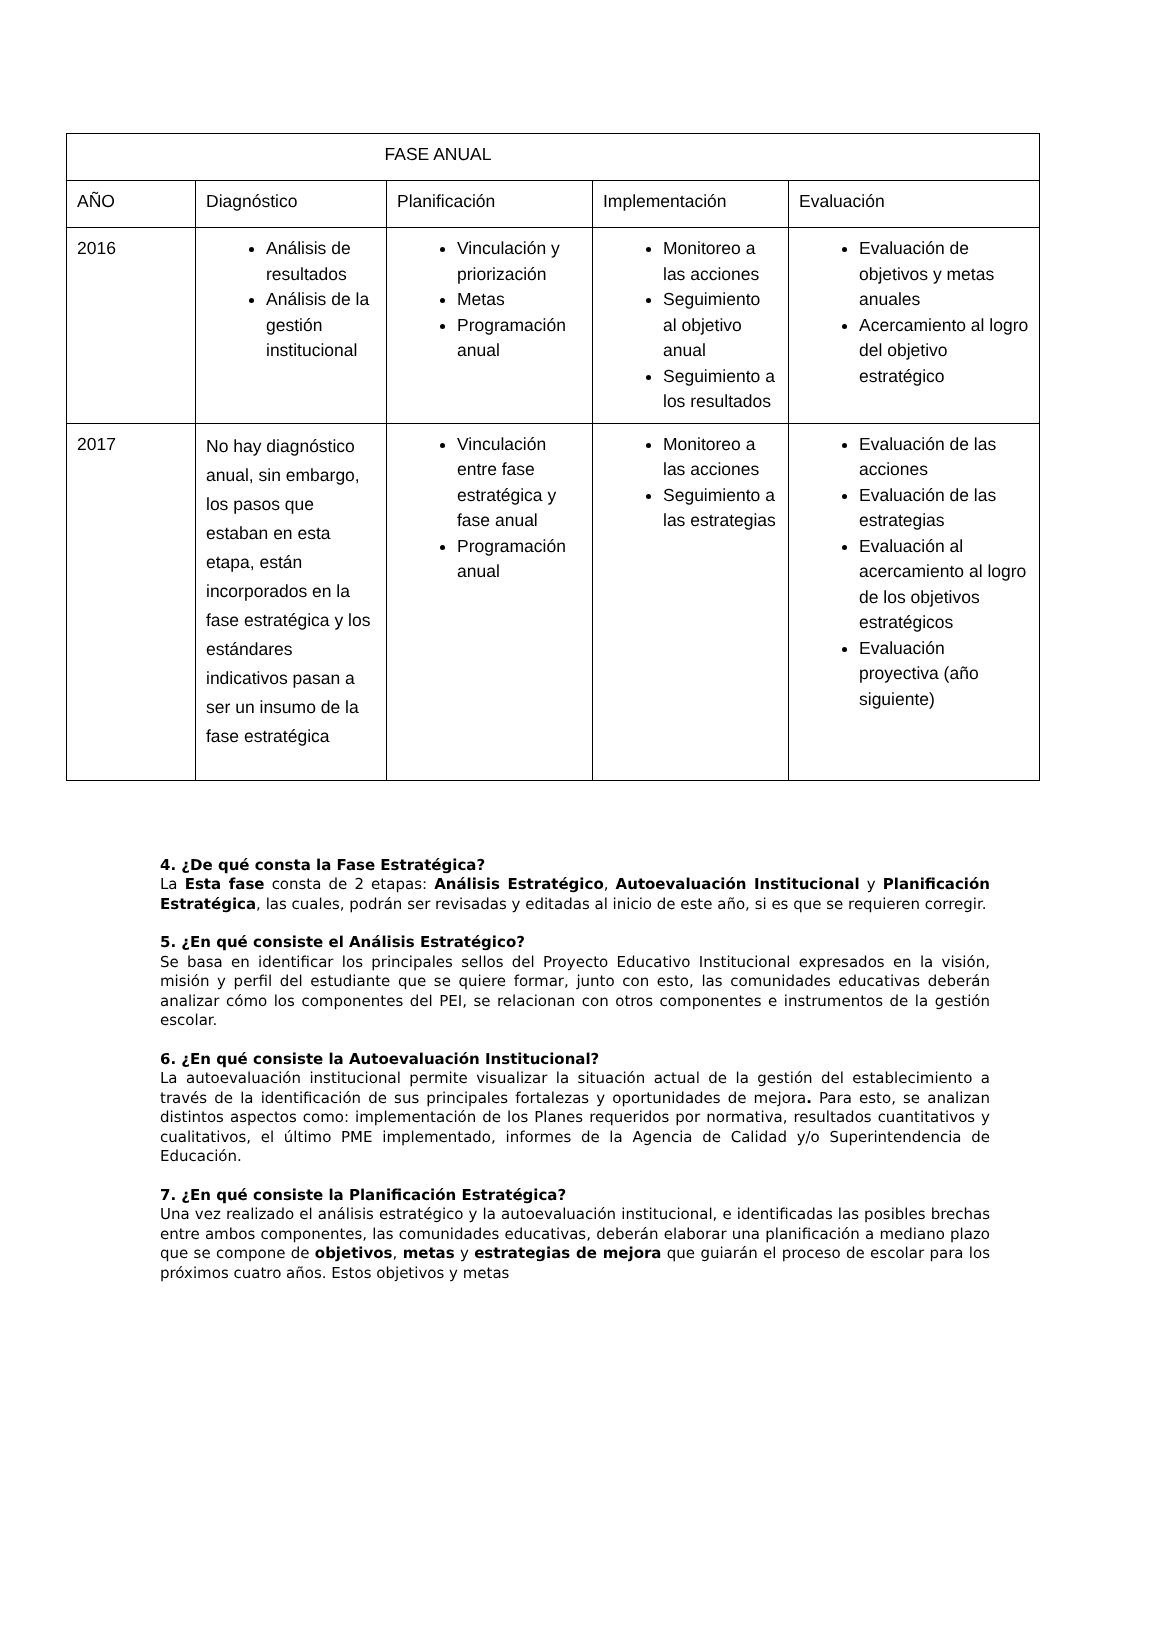| FASE ANUAL | | | | |
| AÑO | Diagnóstico | Planificación | Implementación | Evaluación |
| 2016 | Análisis de resultados Análisis de la gestión institucional | Vinculación y priorización Metas Programación anual | Monitoreo a las acciones Seguimiento al objetivo anual Seguimiento a los resultados | Evaluación de objetivos y metas anuales Acercamiento al logro del objetivo estratégico |
| 2017 | No hay diagnóstico anual, sin embargo, los pasos que estaban en esta etapa, están incorporados en la fase estratégica y los estándares indicativos pasan a ser un insumo de la fase estratégica | Vinculación entre fase estratégica y fase anual Programación anual | Monitoreo a las acciones Seguimiento a las estrategias | Evaluación de las acciones Evaluación de las estrategias Evaluación al acercamiento al logro de los objetivos estratégicos Evaluación proyectiva (año siguiente) |
4. ¿De qué consta la Fase Estratégica?
La Esta fase consta de 2 etapas: Análisis Estratégico, Autoevaluación Institucional y Planificación Estratégica, las cuales, podrán ser revisadas y editadas al inicio de este año, si es que se requieren corregir.
5. ¿En qué consiste el Análisis Estratégico?
Se basa en identificar los principales sellos del Proyecto Educativo Institucional expresados en la visión, misión y perfil del estudiante que se quiere formar, junto con esto, las comunidades educativas deberán analizar cómo los componentes del PEI, se relacionan con otros componentes e instrumentos de la gestión escolar.
6. ¿En qué consiste la Autoevaluación Institucional?
La autoevaluación institucional permite visualizar la situación actual de la gestión del establecimiento a través de la identificación de sus principales fortalezas y oportunidades de mejora. Para esto, se analizan distintos aspectos como: implementación de los Planes requeridos por normativa, resultados cuantitativos y cualitativos, el último PME implementado, informes de la Agencia de Calidad y/o Superintendencia de Educación.
7. ¿En qué consiste la Planificación Estratégica?
Una vez realizado el análisis estratégico y la autoevaluación institucional, e identificadas las posibles brechas entre ambos componentes, las comunidades educativas, deberán elaborar una planificación a mediano plazo que se compone de objetivos, metas y estrategias de mejora que guiarán el proceso de escolar para los próximos cuatro años. Estos objetivos y metas